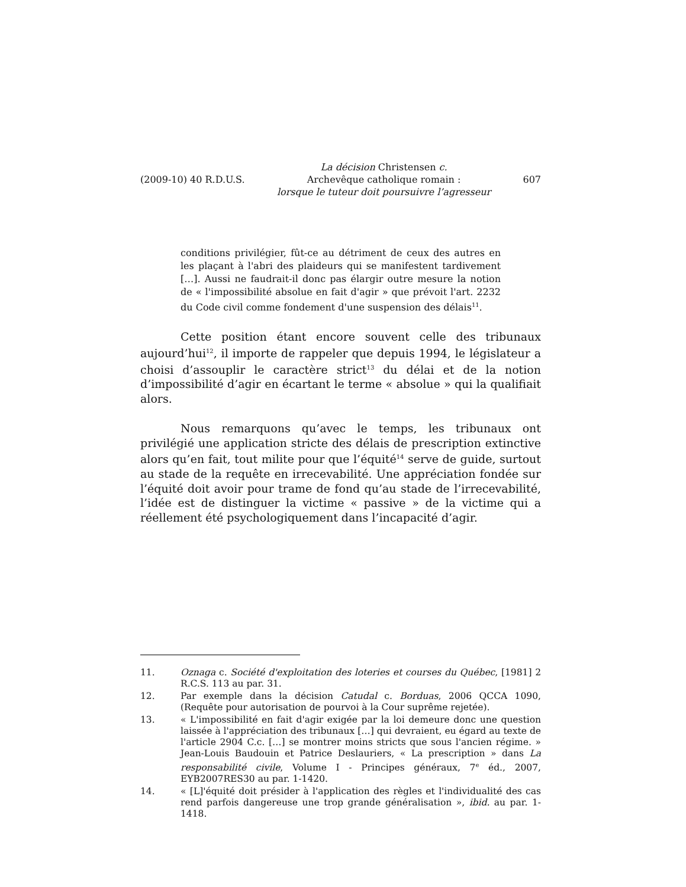(2009-10) 40 R.D.U.S. La décision Christensen c.
Archevêque catholique romain :
lorsque le tuteur doit poursuivre l’agresseur 607
conditions privilégier, fût-ce au détriment de ceux des autres en les plaçant à l'abri des plaideurs qui se manifestent tardivement […]. Aussi ne faudrait-il donc pas élargir outre mesure la notion de « l'impossibilité absolue en fait d'agir » que prévoit l'art. 2232 du Code civil comme fondement d'une suspension des délais<sup>11</sup>.
Cette position étant encore souvent celle des tribunaux aujourd’hui<sup>12</sup>, il importe de rappeler que depuis 1994, le législateur a choisi d’assouplir le caractère strict<sup>13</sup> du délai et de la notion d’impossibilité d’agir en écartant le terme « absolue » qui la qualifiait alors.
Nous remarquons qu’avec le temps, les tribunaux ont privilégié une application stricte des délais de prescription extinctive alors qu’en fait, tout milite pour que l’équité<sup>14</sup> serve de guide, surtout au stade de la requête en irrecevabilité. Une appréciation fondée sur l’équité doit avoir pour trame de fond qu’au stade de l’irrecevabilité, l’idée est de distinguer la victime « passive » de la victime qui a réellement été psychologiquement dans l’incapacité d’agir.
11. Oznaga c. Société d'exploitation des loteries et courses du Québec, [1981] 2 R.C.S. 113 au par. 31.
12. Par exemple dans la décision Catudal c. Borduas, 2006 QCCA 1090, (Requête pour autorisation de pourvoi à la Cour suprême rejetée).
13. « L'impossibilité en fait d'agir exigée par la loi demeure donc une question laissée à l'appréciation des tribunaux […] qui devraient, eu égard au texte de l'article 2904 C.c. […] se montrer moins stricts que sous l'ancien régime. » Jean-Louis Baudouin et Patrice Deslauriers, « La prescription » dans La responsabilité civile, Volume I - Principes généraux, 7<sup>e</sup> éd., 2007, EYB2007RES30 au par. 1-1420.
14. « [L]'équité doit présider à l'application des règles et l'individualité des cas rend parfois dangereuse une trop grande généralisation », ibid. au par. 1-1418.